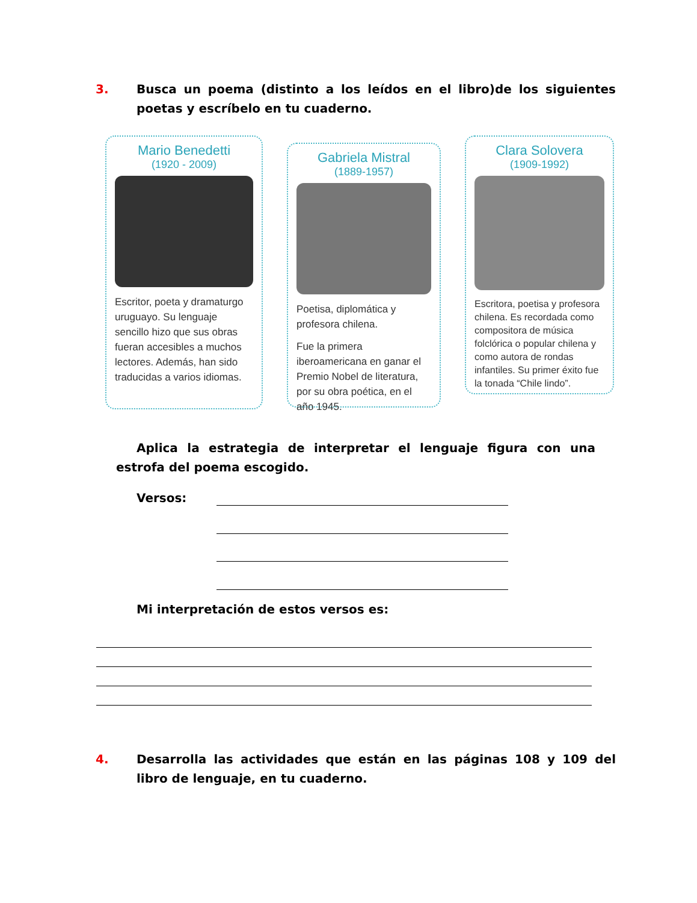3. Busca un poema (distinto a los leídos en el libro)de los siguientes poetas y escríbelo en tu cuaderno.
Mario Benedetti
(1920 - 2009)
Escritor, poeta y dramaturgo uruguayo. Su lenguaje sencillo hizo que sus obras fueran accesibles a muchos lectores. Además, han sido traducidas a varios idiomas.
Gabriela Mistral
(1889-1957)
Poetisa, diplomática y profesora chilena.
Fue la primera iberoamericana en ganar el Premio Nobel de literatura, por su obra poética, en el año 1945.
Clara Solovera
(1909-1992)
Escritora, poetisa y profesora chilena. Es recordada como compositora de música folclórica o popular chilena y como autora de rondas infantiles. Su primer éxito fue la tonada “Chile lindo”.
Aplica la estrategia de interpretar el lenguaje figura con una estrofa del poema escogido.
Versos:
Mi interpretación de estos versos es:
4. Desarrolla las actividades que están en las páginas 108 y 109 del libro de lenguaje, en tu cuaderno.